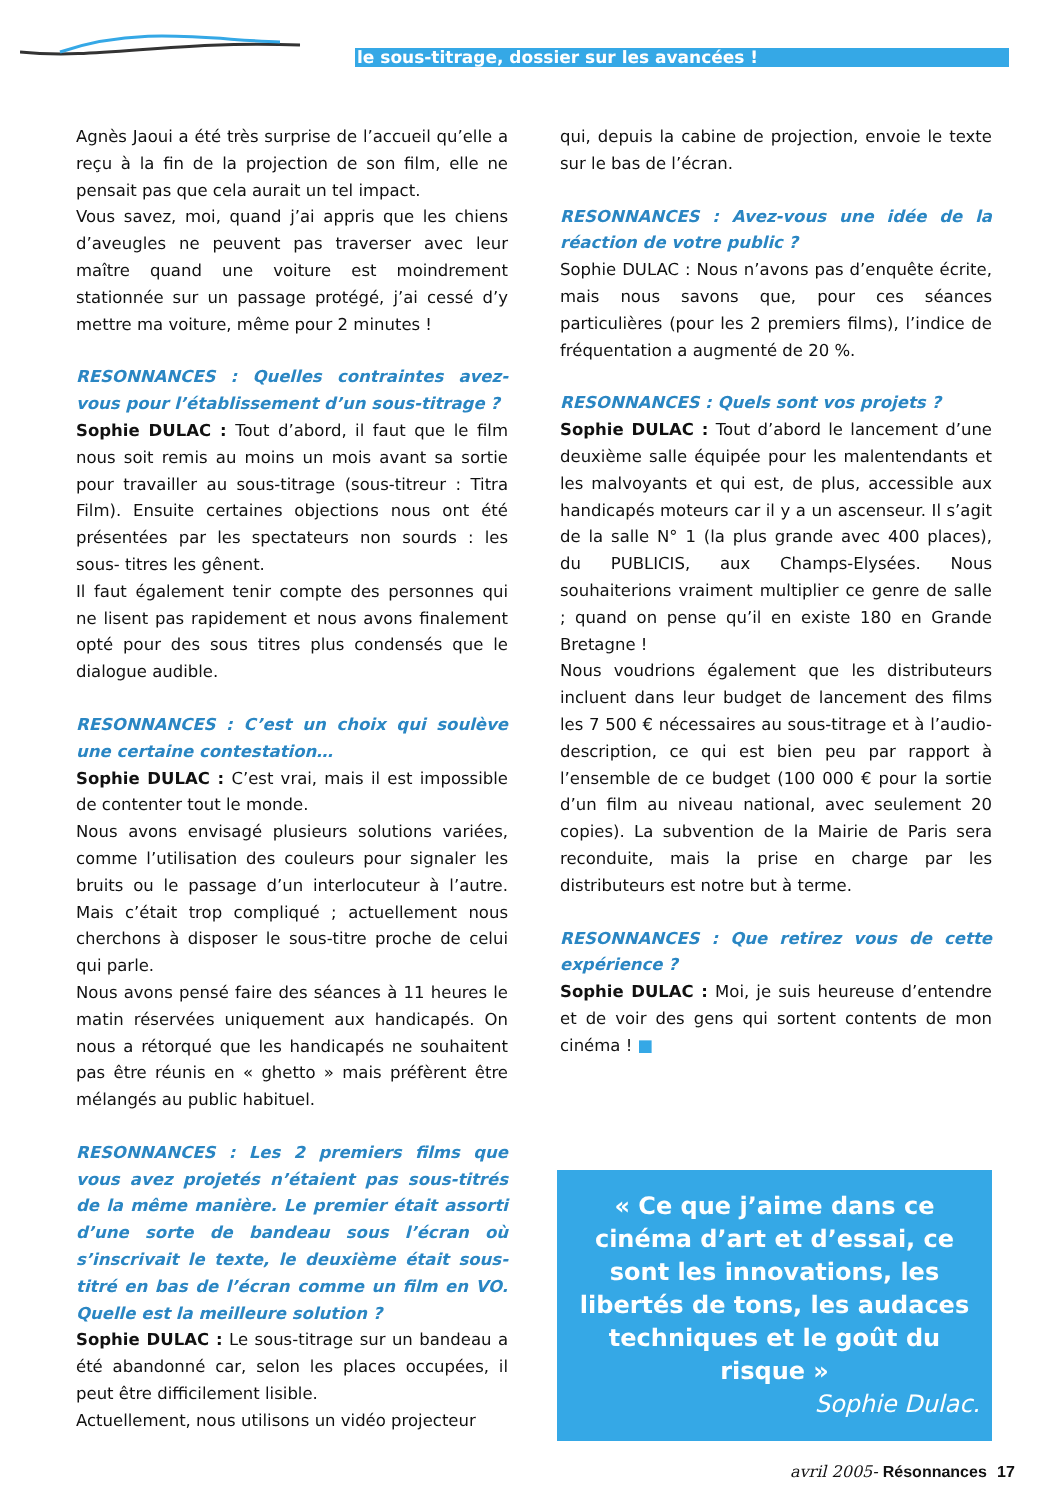le sous-titrage, dossier sur les avancées !
Agnès Jaoui a été très surprise de l’accueil qu’elle a reçu à la fin de la projection de son film, elle ne pensait pas que cela aurait un tel impact.
Vous savez, moi, quand j’ai appris que les chiens d’aveugles ne peuvent pas traverser avec leur maître quand une voiture est moindrement stationnée sur un passage protégé, j’ai cessé d’y mettre ma voiture, même pour 2 minutes !
RESONNANCES : Quelles contraintes avez-vous pour l’établissement d’un sous-titrage ?
Sophie DULAC : Tout d’abord, il faut que le film nous soit remis au moins un mois avant sa sortie pour travailler au sous-titrage (sous-titreur : Titra Film). Ensuite certaines objections nous ont été présentées par les spectateurs non sourds : les sous- titres les gênent.
Il faut également tenir compte des personnes qui ne lisent pas rapidement et nous avons finalement opté pour des sous titres plus condensés que le dialogue audible.
RESONNANCES : C’est un choix qui soulève une certaine contestation…
Sophie DULAC : C’est vrai, mais il est impossible de contenter tout le monde.
Nous avons envisagé plusieurs solutions variées, comme l’utilisation des couleurs pour signaler les bruits ou le passage d’un interlocuteur à l’autre. Mais c’était trop compliqué ; actuellement nous cherchons à disposer le sous-titre proche de celui qui parle.
Nous avons pensé faire des séances à 11 heures le matin réservées uniquement aux handicapés. On nous a rétorqué que les handicapés ne souhaitent pas être réunis en « ghetto » mais préfèrent être mélangés au public habituel.
RESONNANCES : Les 2 premiers films que vous avez projetés n’étaient pas sous-titrés de la même manière. Le premier était assorti d’une sorte de bandeau sous l’écran où s’inscrivait le texte, le deuxième était sous-titré en bas de l’écran comme un film en VO. Quelle est la meilleure solution ?
Sophie DULAC : Le sous-titrage sur un bandeau a été abandonné car, selon les places occupées, il peut être difficilement lisible.
Actuellement, nous utilisons un vidéo projecteur
qui, depuis la cabine de projection, envoie le texte sur le bas de l’écran.
RESONNANCES : Avez-vous une idée de la réaction de votre public ?
Sophie DULAC : Nous n’avons pas d’enquête écrite, mais nous savons que, pour ces séances particulières (pour les 2 premiers films), l’indice de fréquentation a augmenté de 20 %.
RESONNANCES : Quels sont vos projets ?
Sophie DULAC : Tout d’abord le lancement d’une deuxième salle équipée pour les malentendants et les malvoyants et qui est, de plus, accessible aux handicapés moteurs car il y a un ascenseur. Il s’agit de la salle N° 1 (la plus grande avec 400 places), du PUBLICIS, aux Champs-Elysées. Nous souhaiterions vraiment multiplier ce genre de salle ; quand on pense qu’il en existe 180 en Grande Bretagne !
Nous voudrions également que les distributeurs incluent dans leur budget de lancement des films les 7 500 € nécessaires au sous-titrage et à l’audio-description, ce qui est bien peu par rapport à l’ensemble de ce budget (100 000 € pour la sortie d’un film au niveau national, avec seulement 20 copies). La subvention de la Mairie de Paris sera reconduite, mais la prise en charge par les distributeurs est notre but à terme.
RESONNANCES : Que retirez vous de cette expérience ?
Sophie DULAC : Moi, je suis heureuse d’entendre et de voir des gens qui sortent contents de mon cinéma ! ■
« Ce que j’aime dans ce cinéma d’art et d’essai, ce sont les innovations, les libertés de tons, les audaces techniques et le goût du risque »
Sophie Dulac.
avril 2005- Résonnances 17